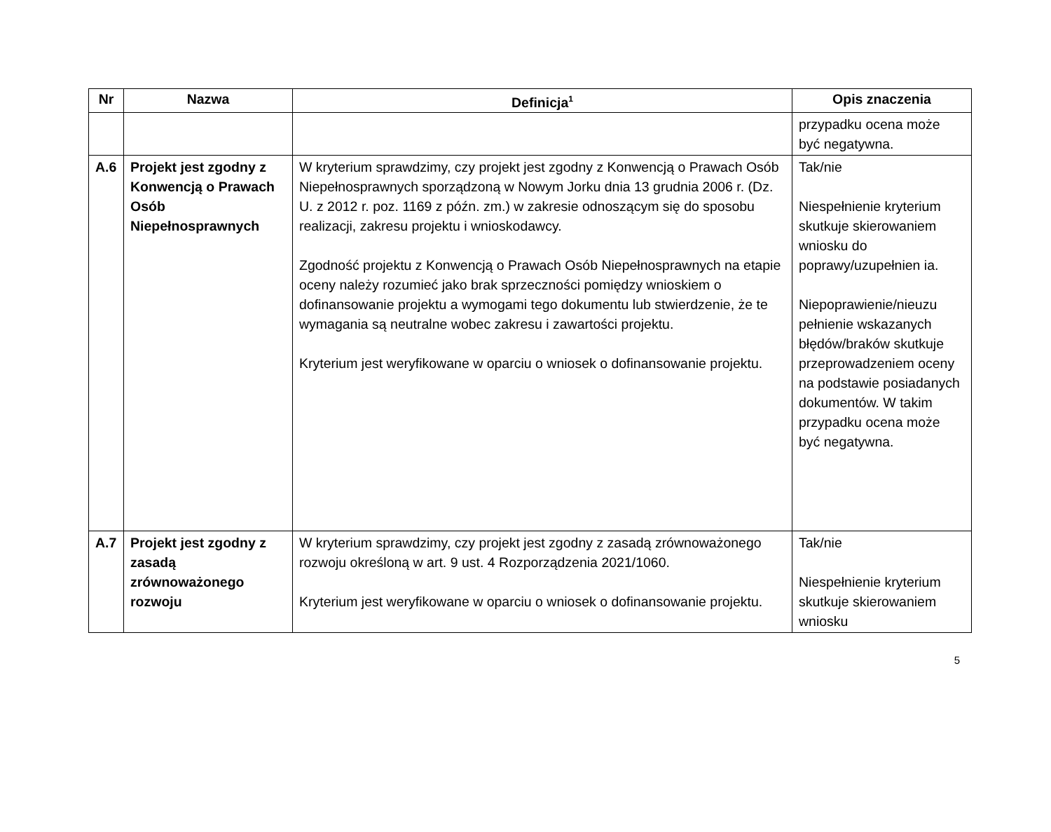| Nr | Nazwa | Definicja<sup>1</sup> | Opis znaczenia |
| --- | --- | --- | --- |
| | | | przypadku ocena może być negatywna. |
| A.6 | Projekt jest zgodny z Konwencją o Prawach Osób Niepełnosprawnych | W kryterium sprawdzimy, czy projekt jest zgodny z Konwencją o Prawach Osób Niepełnosprawnych sporządzoną w Nowym Jorku dnia 13 grudnia 2006 r. (Dz. U. z 2012 r. poz. 1169 z późn. zm.) w zakresie odnoszącym się do sposobu realizacji, zakresu projektu i wnioskodawcy. Zgodność projektu z Konwencją o Prawach Osób Niepełnosprawnych na etapie oceny należy rozumieć jako brak sprzeczności pomiędzy wnioskiem o dofinansowanie projektu a wymogami tego dokumentu lub stwierdzenie, że te wymagania są neutralne wobec zakresu i zawartości projektu. Kryterium jest weryfikowane w oparciu o wniosek o dofinansowanie projektu. | Tak/nie Niespełnienie kryterium skutkuje skierowaniem wniosku do poprawy/uzupełnien ia. Niepoprawienie/nieuzu pełnienie wskazanych błędów/braków skutkuje przeprowadzeniem oceny na podstawie posiadanych dokumentów. W takim przypadku ocena może być negatywna. |
| A.7 | Projekt jest zgodny z zasadą zrównoważonego rozwoju | W kryterium sprawdzimy, czy projekt jest zgodny z zasadą zrównoważonego rozwoju określoną w art. 9 ust. 4 Rozporządzenia 2021/1060. Kryterium jest weryfikowane w oparciu o wniosek o dofinansowanie projektu. | Tak/nie Niespełnienie kryterium skutkuje skierowaniem wniosku |
5